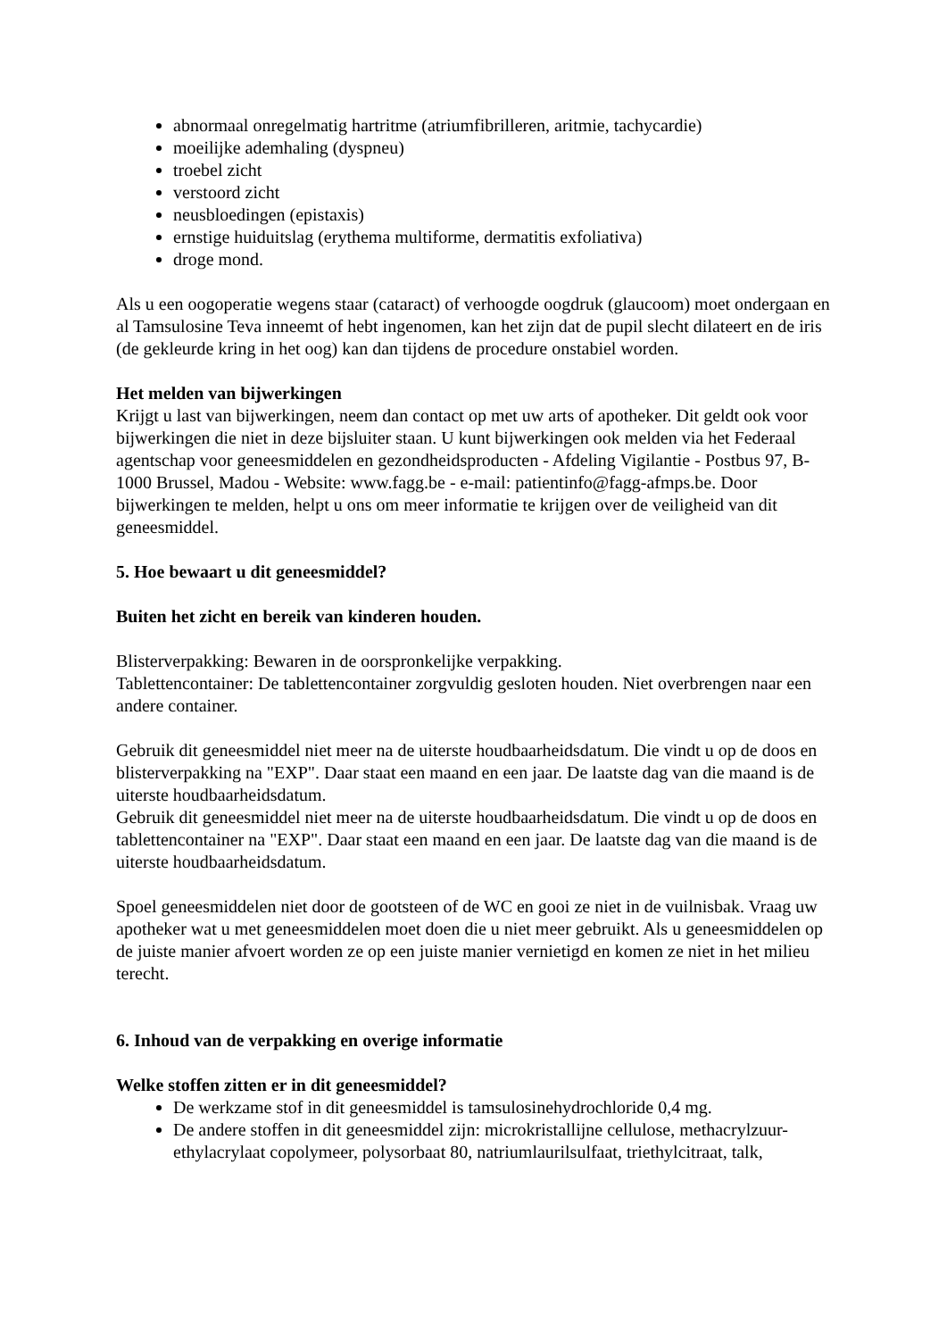abnormaal onregelmatig hartritme (atriumfibrilleren, aritmie, tachycardie)
moeilijke ademhaling (dyspneu)
troebel zicht
verstoord zicht
neusbloedingen (epistaxis)
ernstige huiduitslag (erythema multiforme, dermatitis exfoliativa)
droge mond.
Als u een oogoperatie wegens staar (cataract) of verhoogde oogdruk (glaucoom) moet ondergaan en al Tamsulosine Teva inneemt of hebt ingenomen, kan het zijn dat de pupil slecht dilateert en de iris (de gekleurde kring in het oog) kan dan tijdens de procedure onstabiel worden.
Het melden van bijwerkingen
Krijgt u last van bijwerkingen, neem dan contact op met uw arts of apotheker. Dit geldt ook voor bijwerkingen die niet in deze bijsluiter staan. U kunt bijwerkingen ook melden via het Federaal agentschap voor geneesmiddelen en gezondheidsproducten - Afdeling Vigilantie - Postbus 97, B-1000 Brussel, Madou - Website: www.fagg.be - e-mail: patientinfo@fagg-afmps.be. Door bijwerkingen te melden, helpt u ons om meer informatie te krijgen over de veiligheid van dit geneesmiddel.
5. Hoe bewaart u dit geneesmiddel?
Buiten het zicht en bereik van kinderen houden.
Blisterverpakking: Bewaren in de oorspronkelijke verpakking.
Tablettencontainer: De tablettencontainer zorgvuldig gesloten houden. Niet overbrengen naar een andere container.
Gebruik dit geneesmiddel niet meer na de uiterste houdbaarheidsdatum. Die vindt u op de doos en blisterverpakking na "EXP". Daar staat een maand en een jaar. De laatste dag van die maand is de uiterste houdbaarheidsdatum.
Gebruik dit geneesmiddel niet meer na de uiterste houdbaarheidsdatum. Die vindt u op de doos en tablettencontainer na "EXP". Daar staat een maand en een jaar. De laatste dag van die maand is de uiterste houdbaarheidsdatum.
Spoel geneesmiddelen niet door de gootsteen of de WC en gooi ze niet in de vuilnisbak. Vraag uw apotheker wat u met geneesmiddelen moet doen die u niet meer gebruikt. Als u geneesmiddelen op de juiste manier afvoert worden ze op een juiste manier vernietigd en komen ze niet in het milieu terecht.
6. Inhoud van de verpakking en overige informatie
Welke stoffen zitten er in dit geneesmiddel?
De werkzame stof in dit geneesmiddel is tamsulosinehydrochloride 0,4 mg.
De andere stoffen in dit geneesmiddel zijn: microkristallijne cellulose, methacrylzuur-ethylacrylaat copolymeer, polysorbaat 80, natriumlaurilsulfaat, triethylcitraat, talk,